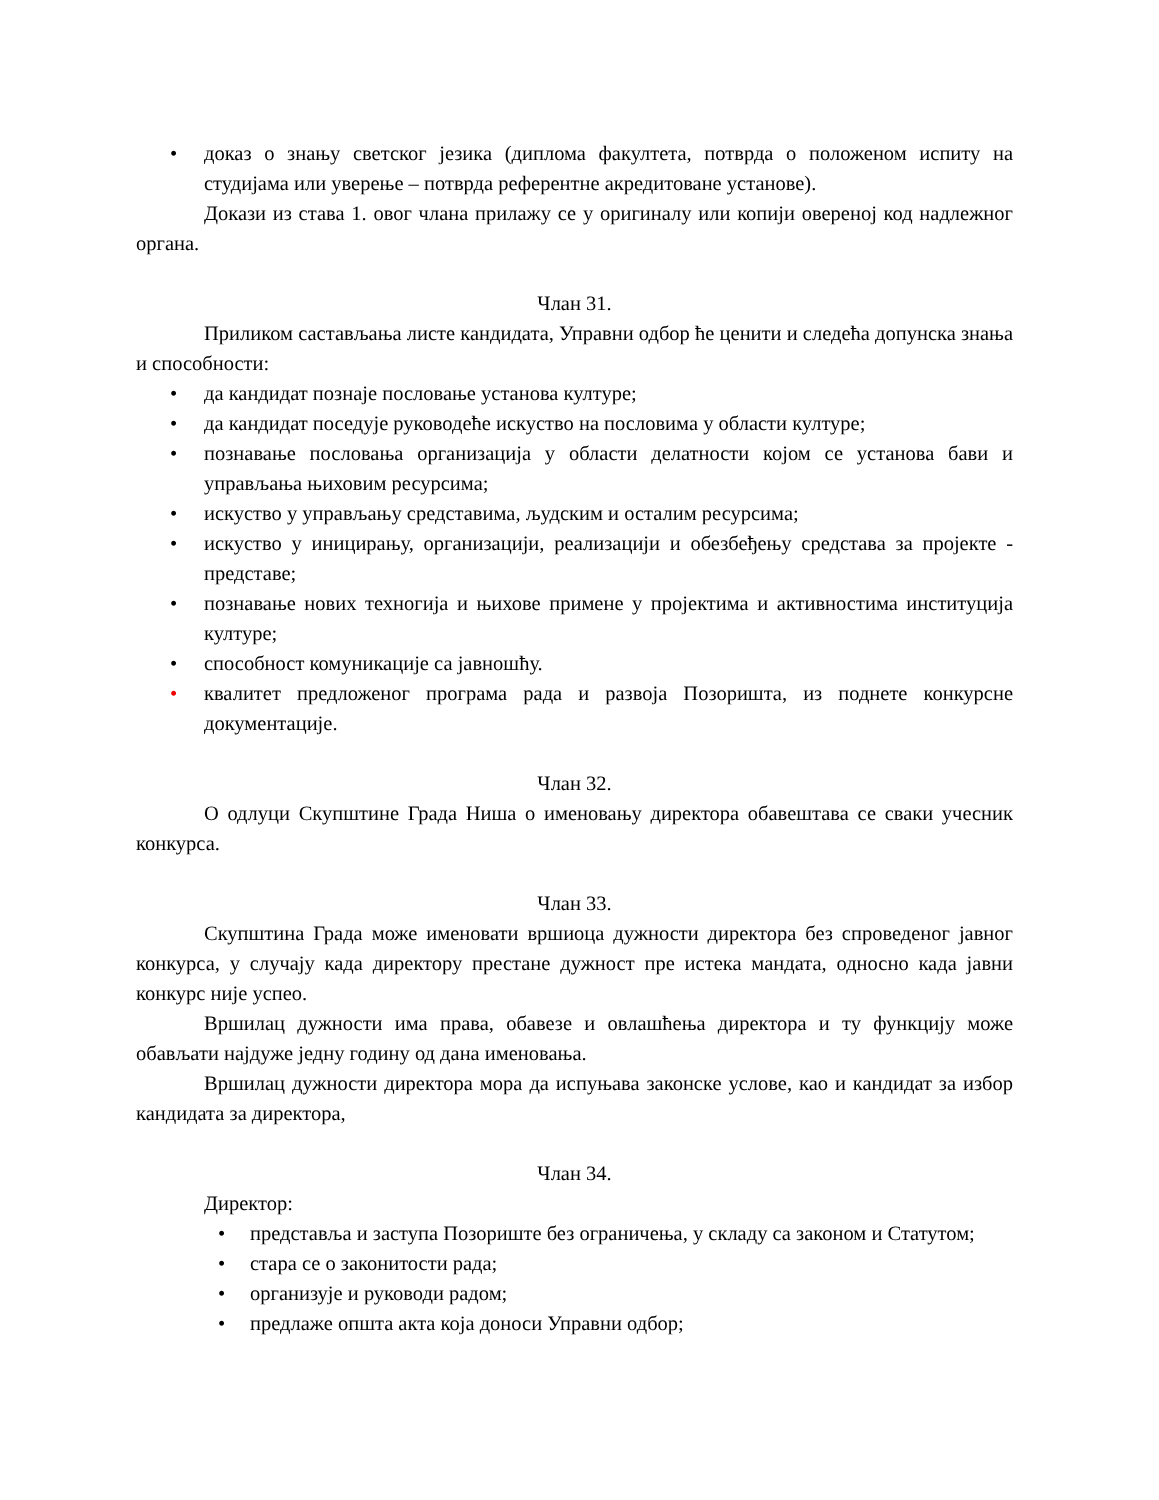• доказ о знању светског језика (диплома факултета, потврда о положеном испиту на студијама или уверење – потврда референтне акредитоване установе).
Докази из става 1. овог члана прилажу се у оригиналу или копији овереној код надлежног органа.
Члан 31.
Приликом састављања листе кандидата, Управни одбор ће ценити и следећа допунска знања и способности:
• да кандидат познаје пословање установа културе;
• да кандидат поседује руководеће искуство на пословима у области културе;
• познавање пословања организација у области делатности којом се установа бави и управљања њиховим ресурсима;
• искуство у управљању средставима, људским и осталим ресурсима;
• искуство у иницирању, организацији, реализацији и обезбеђењу средстава за пројекте - представе;
• познавање нових техногија и њихове примене у пројектима и активностима институција културе;
• способност комуникације са јавношћу.
• квалитет предложеног програма рада и развоја Позоришта, из поднете конкурсне документације.
Члан 32.
О одлуци Скупштине Града Ниша о именовању директора обавештава се сваки учесник конкурса.
Члан 33.
Скупштина Града може именовати вршиоца дужности директора без спроведеног јавног конкурса, у случају када директору престане дужност пре истека мандата, односно када јавни конкурс није успео.
Вршилац дужности има права, обавезе и овлашћења директора и ту функцију може обављати најдуже једну годину од дана именовања.
Вршилац дужности директора мора да испуњава законске услове, као и кандидат за избор кандидата за директора,
Члан 34.
Директор:
• представља и заступа Позориште без ограничења, у складу са законом и Статутом;
• стара се о законитости рада;
• организује и руководи радом;
• предлаже општа акта која доноси Управни одбор;